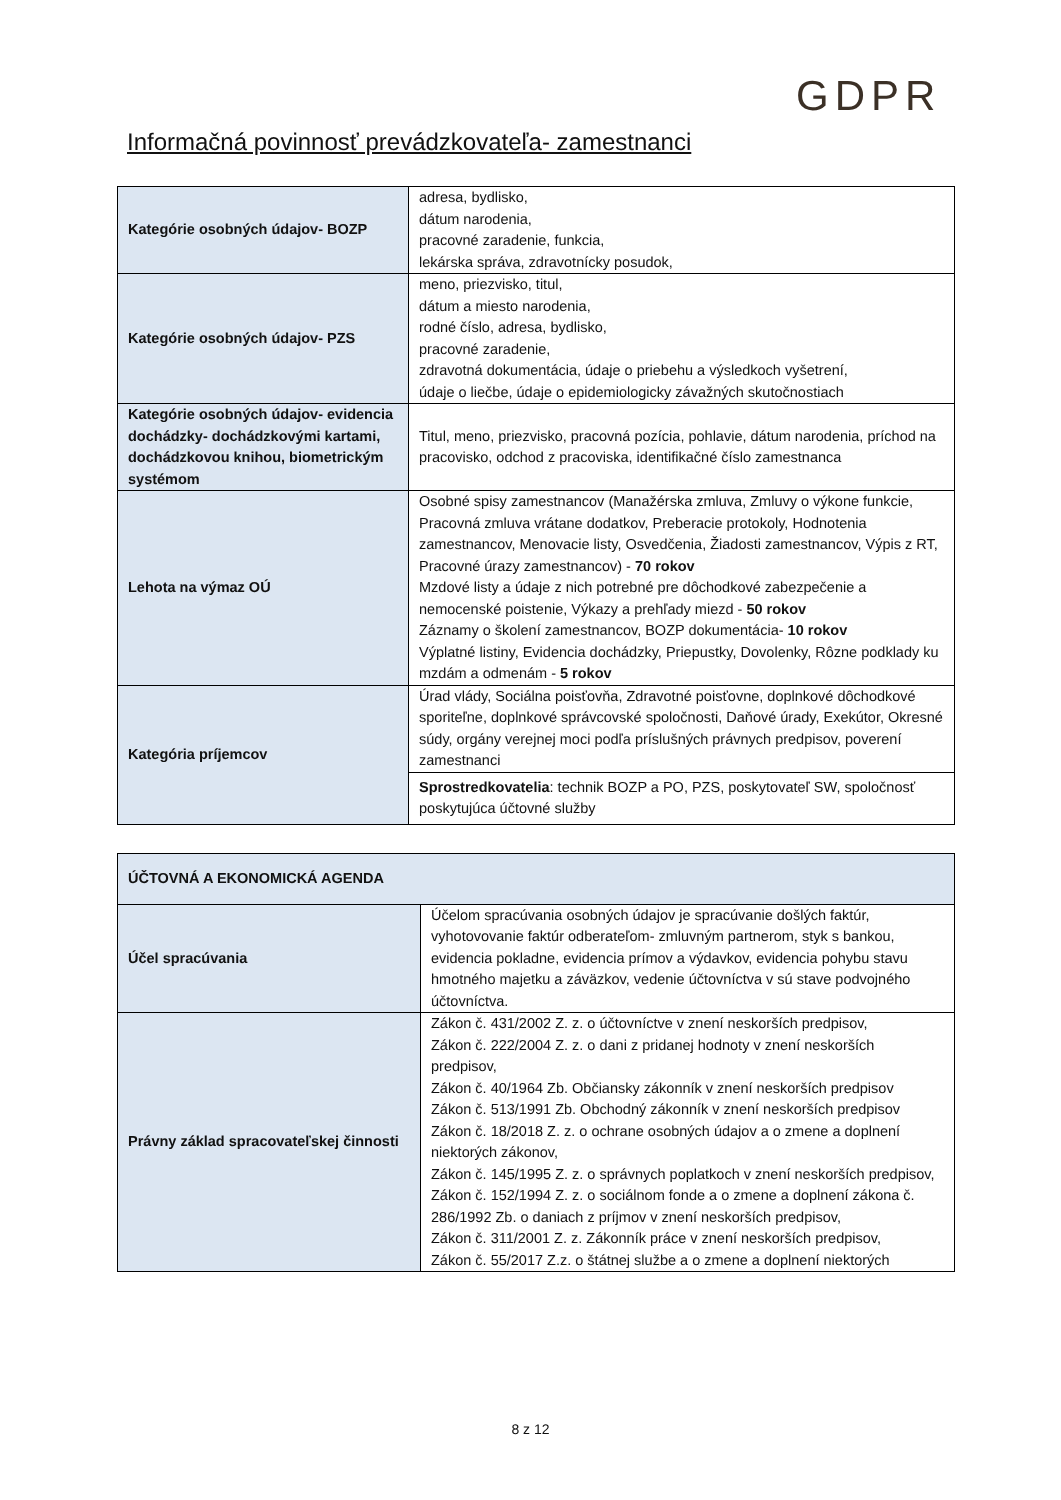GDPR
Informačná povinnosť prevádzkovateľa- zamestnanci
| Kategórie osobných údajov- BOZP | adresa, bydlisko, dátum narodenia, pracovné zaradenie, funkcia, lekárska správa, zdravotnícky posudok, |
| Kategórie osobných údajov- PZS | meno, priezvisko, titul, dátum a miesto narodenia, rodné číslo, adresa, bydlisko, pracovné zaradenie, zdravotná dokumentácia, údaje o priebehu a výsledkoch vyšetrení, údaje o liečbe, údaje o epidemiologicky závažných skutočnostiach |
| Kategórie osobných údajov- evidencia dochádzky- dochádzkovými kartami, dochádzkovou knihou, biometrickým systémom | Titul, meno, priezvisko, pracovná pozícia, pohlavie, dátum narodenia, príchod na pracovisko, odchod z pracoviska, identifikačné číslo zamestnanca |
| Lehota na výmaz OÚ | Osobné spisy zamestnancov (Manažérska zmluva, Zmluvy o výkone funkcie, Pracovná zmluva vrátane dodatkov, Preberacie protokoly, Hodnotenia zamestnancov, Menovacie listy, Osvedčenia, Žiadosti zamestnancov, Výpis z RT, Pracovné úrazy zamestnancov) - 70 rokov Mzdové listy a údaje z nich potrebné pre dôchodkové zabezpečenie a nemocenské poistenie, Výkazy a prehľady miezd - 50 rokov Záznamy o školení zamestnancov, BOZP dokumentácia- 10 rokov Výplatné listiny, Evidencia dochádzky, Priepustky, Dovolenky, Rôzne podklady ku mzdám a odmenám - 5 rokov |
| Kategória príjemcov | Úrad vlády, Sociálna poisťovňa, Zdravotné poisťovne, doplnkové dôchodkové sporiteľne, doplnkové správcovské spoločnosti, Daňové úrady, Exekútor, Okresné súdy, orgány verejnej moci podľa príslušných právnych predpisov, poverení zamestnanci |
| | Sprostredkovatelia : technik BOZP a PO, PZS, poskytovateľ SW, spoločnosť poskytujúca účtovné služby |
| ÚČTOVNÁ A EKONOMICKÁ AGENDA | |
| --- | --- |
| Účel spracúvania | Účelom spracúvania osobných údajov je spracúvanie došlých faktúr, vyhotovovanie faktúr odberateľom- zmluvným partnerom, styk s bankou, evidencia pokladne, evidencia prímov a výdavkov, evidencia pohybu stavu hmotného majetku a záväzkov, vedenie účtovníctva v sú stave podvojného účtovníctva. |
| Právny základ spracovateľskej činnosti | Zákon č. 431/2002 Z. z. o účtovníctve v znení neskorších predpisov, Zákon č. 222/2004 Z. z. o dani z pridanej hodnoty v znení neskorších predpisov, Zákon č. 40/1964 Zb. Občiansky zákonník v znení neskorších predpisov Zákon č. 513/1991 Zb. Obchodný zákonník v znení neskorších predpisov Zákon č. 18/2018 Z. z. o ochrane osobných údajov a o zmene a doplnení niektorých zákonov, Zákon č. 145/1995 Z. z. o správnych poplatkoch v znení neskorších predpisov, Zákon č. 152/1994 Z. z. o sociálnom fonde a o zmene a doplnení zákona č. 286/1992 Zb. o daniach z príjmov v znení neskorších predpisov, Zákon č. 311/2001 Z. z. Zákonník práce v znení neskorších predpisov, Zákon č. 55/2017 Z.z. o štátnej službe a o zmene a doplnení niektorých |
8 z 12